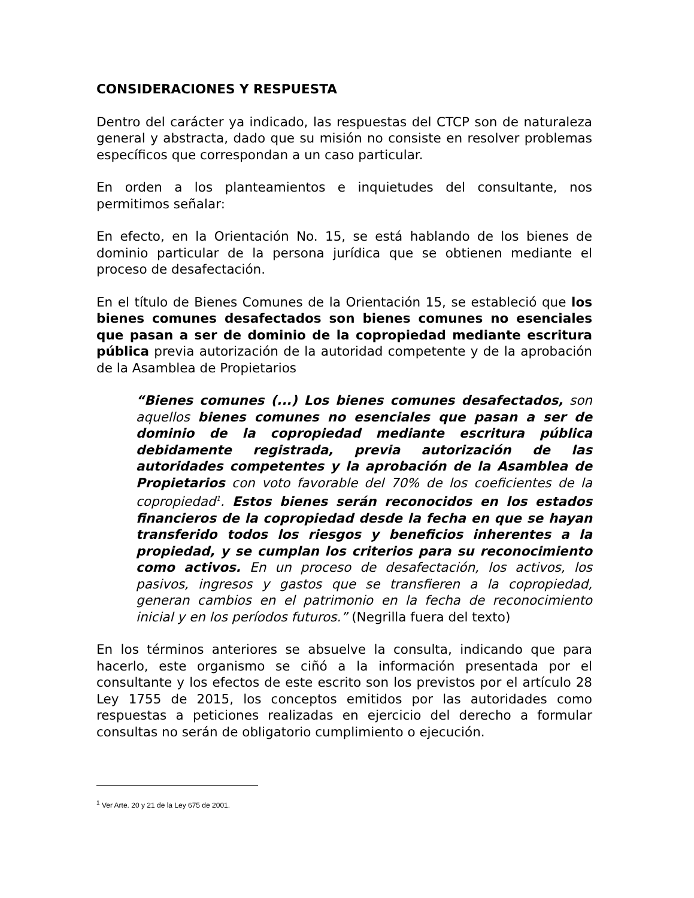CONSIDERACIONES Y RESPUESTA
Dentro del carácter ya indicado, las respuestas del CTCP son de naturaleza general y abstracta, dado que su misión no consiste en resolver problemas específicos que correspondan a un caso particular.
En orden a los planteamientos e inquietudes del consultante, nos permitimos señalar:
En efecto, en la Orientación No. 15, se está hablando de los bienes de dominio particular de la persona jurídica que se obtienen mediante el proceso de desafectación.
En el título de Bienes Comunes de la Orientación 15, se estableció que los bienes comunes desafectados son bienes comunes no esenciales que pasan a ser de dominio de la copropiedad mediante escritura pública previa autorización de la autoridad competente y de la aprobación de la Asamblea de Propietarios
“Bienes comunes (...) Los bienes comunes desafectados, son aquellos bienes comunes no esenciales que pasan a ser de dominio de la copropiedad mediante escritura pública debidamente registrada, previa autorización de las autoridades competentes y la aprobación de la Asamblea de Propietarios con voto favorable del 70% de los coeficientes de la copropiedad<sup>1</sup>. Estos bienes serán reconocidos en los estados financieros de la copropiedad desde la fecha en que se hayan transferido todos los riesgos y beneficios inherentes a la propiedad, y se cumplan los criterios para su reconocimiento como activos. En un proceso de desafectación, los activos, los pasivos, ingresos y gastos que se transfieren a la copropiedad, generan cambios en el patrimonio en la fecha de reconocimiento inicial y en los períodos futuros.” (Negrilla fuera del texto)
En los términos anteriores se absuelve la consulta, indicando que para hacerlo, este organismo se ciñó a la información presentada por el consultante y los efectos de este escrito son los previstos por el artículo 28 Ley 1755 de 2015, los conceptos emitidos por las autoridades como respuestas a peticiones realizadas en ejercicio del derecho a formular consultas no serán de obligatorio cumplimiento o ejecución.
<sup>1</sup> Ver Arte. 20 y 21 de la Ley 675 de 2001.